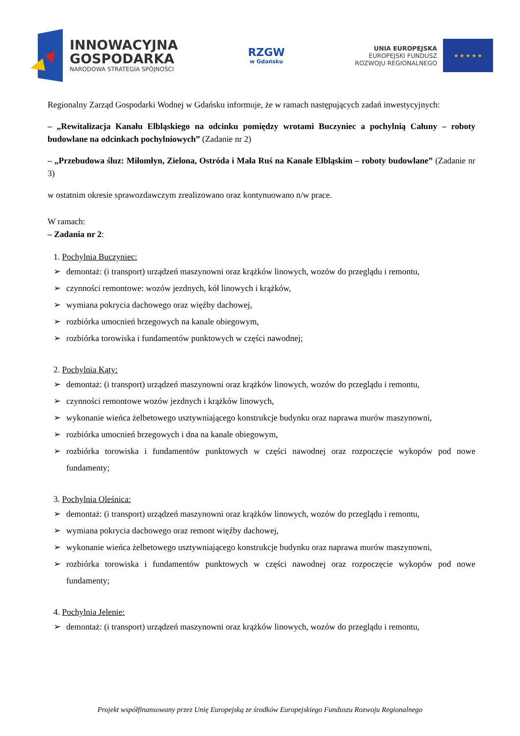INNOWACYJNA
GOSPODARKA
NARODOWA STRATEGIA SPÓJNOŚCI
RZGW
w Gdańsku
UNIA EUROPEJSKA
EUROPEJSKI FUNDUSZ
ROZWOJU REGIONALNEGO
★ ★ ★ ★ ★
Regionalny Zarząd Gospodarki Wodnej w Gdańsku informuje, że w ramach następujących zadań inwestycyjnych:
– „Rewitalizacja Kanału Elbląskiego na odcinku pomiędzy wrotami Buczyniec a pochylnią Całuny – roboty budowlane na odcinkach pochylniowych” (Zadanie nr 2)
– „Przebudowa śluz: Miłomłyn, Zielona, Ostróda i Mała Ruś na Kanale Elbląskim – roboty budowlane” (Zadanie nr 3)
w ostatnim okresie sprawozdawczym zrealizowano oraz kontynuowano n/w prace.
W ramach:
– Zadania nr 2:
1. Pochylnia Buczyniec:
➢ demontaż: (i transport) urządzeń maszynowni oraz krążków linowych, wozów do przeglądu i remontu,
➢ czynności remontowe: wozów jezdnych, kół linowych i krążków,
➢ wymiana pokrycia dachowego oraz więźby dachowej,
➢ rozbiórka umocnień brzegowych na kanale obiegowym,
➢ rozbiórka torowiska i fundamentów punktowych w części nawodnej;
2. Pochylnia Kąty:
➢ demontaż: (i transport) urządzeń maszynowni oraz krążków linowych, wozów do przeglądu i remontu,
➢ czynności remontowe wozów jezdnych i krążków linowych,
➢ wykonanie wieńca żelbetowego usztywniającego konstrukcje budynku oraz naprawa murów maszynowni,
➢ rozbiórka umocnień brzegowych i dna na kanale obiegowym,
➢ rozbiórka torowiska i fundamentów punktowych w części nawodnej oraz rozpoczęcie wykopów pod nowe fundamenty;
3. Pochylnia Oleśnica:
➢ demontaż: (i transport) urządzeń maszynowni oraz krążków linowych, wozów do przeglądu i remontu,
➢ wymiana pokrycia dachowego oraz remont więźby dachowej,
➢ wykonanie wieńca żelbetowego usztywniającego konstrukcje budynku oraz naprawa murów maszynowni,
➢ rozbiórka torowiska i fundamentów punktowych w części nawodnej oraz rozpoczęcie wykopów pod nowe fundamenty;
4. Pochylnia Jelenie:
➢ demontaż: (i transport) urządzeń maszynowni oraz krążków linowych, wozów do przeglądu i remontu,
Projekt współfinansowany przez Unię Europejską ze środków Europejskiego Funduszu Rozwoju Regionalnego